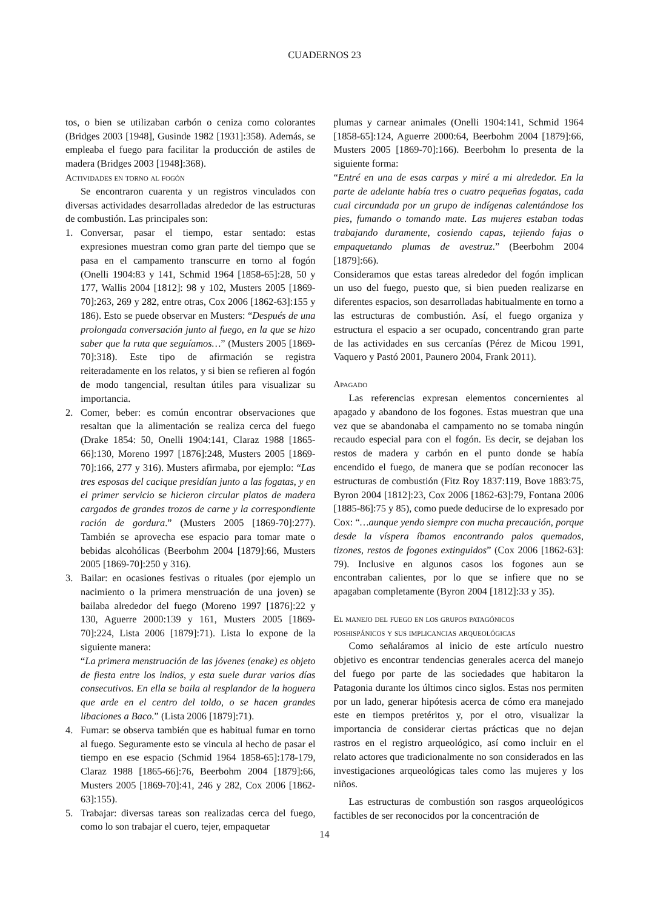CUADERNOS 23
tos, o bien se utilizaban carbón o ceniza como colorantes (Bridges 2003 [1948], Gusinde 1982 [1931]:358). Además, se empleaba el fuego para facilitar la producción de astiles de madera (Bridges 2003 [1948]:368).
Actividades en torno al fogón
Se encontraron cuarenta y un registros vinculados con diversas actividades desarrolladas alrededor de las estructuras de combustión. Las principales son:
1. Conversar, pasar el tiempo, estar sentado: estas expresiones muestran como gran parte del tiempo que se pasa en el campamento transcurre en torno al fogón (Onelli 1904:83 y 141, Schmid 1964 [1858-65]:28, 50 y 177, Wallis 2004 [1812]: 98 y 102, Musters 2005 [1869-70]:263, 269 y 282, entre otras, Cox 2006 [1862-63]:155 y 186). Esto se puede observar en Musters: “Después de una prolongada conversación junto al fuego, en la que se hizo saber que la ruta que seguíamos…” (Musters 2005 [1869-70]:318). Este tipo de afirmación se registra reiteradamente en los relatos, y si bien se refieren al fogón de modo tangencial, resultan útiles para visualizar su importancia.
2. Comer, beber: es común encontrar observaciones que resaltan que la alimentación se realiza cerca del fuego (Drake 1854: 50, Onelli 1904:141, Claraz 1988 [1865-66]:130, Moreno 1997 [1876]:248, Musters 2005 [1869-70]:166, 277 y 316). Musters afirmaba, por ejemplo: “Las tres esposas del cacique presidían junto a las fogatas, y en el primer servicio se hicieron circular platos de madera cargados de grandes trozos de carne y la correspondiente ración de gordura.” (Musters 2005 [1869-70]:277). También se aprovecha ese espacio para tomar mate o bebidas alcohólicas (Beerbohm 2004 [1879]:66, Musters 2005 [1869-70]:250 y 316).
3. Bailar: en ocasiones festivas o rituales (por ejemplo un nacimiento o la primera menstruación de una joven) se bailaba alrededor del fuego (Moreno 1997 [1876]:22 y 130, Aguerre 2000:139 y 161, Musters 2005 [1869-70]:224, Lista 2006 [1879]:71). Lista lo expone de la siguiente manera:
“La primera menstruación de las jóvenes (enake) es objeto de fiesta entre los indios, y esta suele durar varios días consecutivos. En ella se baila al resplandor de la hoguera que arde en el centro del toldo, o se hacen grandes libaciones a Baco.” (Lista 2006 [1879]:71).
4. Fumar: se observa también que es habitual fumar en torno al fuego. Seguramente esto se vincula al hecho de pasar el tiempo en ese espacio (Schmid 1964 1858-65]:178-179, Claraz 1988 [1865-66]:76, Beerbohm 2004 [1879]:66, Musters 2005 [1869-70]:41, 246 y 282, Cox 2006 [1862-63]:155).
5. Trabajar: diversas tareas son realizadas cerca del fuego, como lo son trabajar el cuero, tejer, empaquetar
plumas y carnear animales (Onelli 1904:141, Schmid 1964 [1858-65]:124, Aguerre 2000:64, Beerbohm 2004 [1879]:66, Musters 2005 [1869-70]:166). Beerbohm lo presenta de la siguiente forma:
“Entré en una de esas carpas y miré a mi alrededor. En la parte de adelante había tres o cuatro pequeñas fogatas, cada cual circundada por un grupo de indígenas calentándose los pies, fumando o tomando mate. Las mujeres estaban todas trabajando duramente, cosiendo capas, tejiendo fajas o empaquetando plumas de avestruz.” (Beerbohm 2004 [1879]:66).
Consideramos que estas tareas alrededor del fogón implican un uso del fuego, puesto que, si bien pueden realizarse en diferentes espacios, son desarrolladas habitualmente en torno a las estructuras de combustión. Así, el fuego organiza y estructura el espacio a ser ocupado, concentrando gran parte de las actividades en sus cercanías (Pérez de Micou 1991, Vaquero y Pastó 2001, Paunero 2004, Frank 2011).
Apagado
Las referencias expresan elementos concernientes al apagado y abandono de los fogones. Estas muestran que una vez que se abandonaba el campamento no se tomaba ningún recaudo especial para con el fogón. Es decir, se dejaban los restos de madera y carbón en el punto donde se había encendido el fuego, de manera que se podían reconocer las estructuras de combustión (Fitz Roy 1837:119, Bove 1883:75, Byron 2004 [1812]:23, Cox 2006 [1862-63]:79, Fontana 2006 [1885-86]:75 y 85), como puede deducirse de lo expresado por Cox: “…aunque yendo siempre con mucha precaución, porque desde la víspera íbamos encontrando palos quemados, tizones, restos de fogones extinguidos” (Cox 2006 [1862-63]: 79). Inclusive en algunos casos los fogones aun se encontraban calientes, por lo que se infiere que no se apagaban completamente (Byron 2004 [1812]:33 y 35).
El manejo del fuego en los grupos patagónicos
poshispánicos y sus implicancias arqueológicas
Como señaláramos al inicio de este artículo nuestro objetivo es encontrar tendencias generales acerca del manejo del fuego por parte de las sociedades que habitaron la Patagonia durante los últimos cinco siglos. Estas nos permiten por un lado, generar hipótesis acerca de cómo era manejado este en tiempos pretéritos y, por el otro, visualizar la importancia de considerar ciertas prácticas que no dejan rastros en el registro arqueológico, así como incluir en el relato actores que tradicionalmente no son considerados en las investigaciones arqueológicas tales como las mujeres y los niños.
Las estructuras de combustión son rasgos arqueológicos factibles de ser reconocidos por la concentración de
14